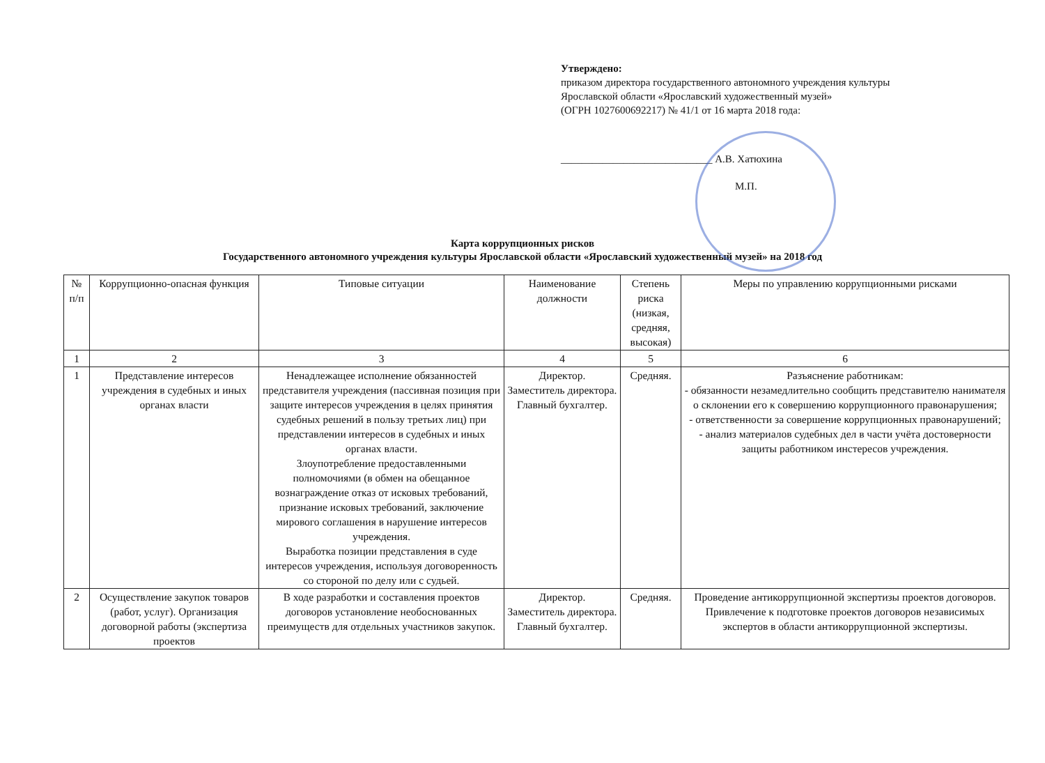Утверждено:
приказом директора государственного автономного учреждения культуры
Ярославской области «Ярославский художественный музей»
(ОГРН 1027600692217) № 41/1 от 16 марта 2018 года:
_____________________________ А.В. Хатюхина
М.П.
Карта коррупционных рисков
Государственного автономного учреждения культуры Ярославской области «Ярославский художественный музей» на 2018 год
| № п/п | Коррупционно-опасная функция | Типовые ситуации | Наименование должности | Степень риска (низкая, средняя, высокая) | Меры по управлению коррупционными рисками |
| --- | --- | --- | --- | --- | --- |
| 1 | 2 | 3 | 4 | 5 | 6 |
| 1 | Представление интересов учреждения в судебных и иных органах власти | Ненадлежащее исполнение обязанностей представителя учреждения (пассивная позиция при защите интересов учреждения в целях принятия судебных решений в пользу третьих лиц) при представлении интересов в судебных и иных органах власти. Злоупотребление предоставленными полномочиями (в обмен на обещанное вознаграждение отказ от исковых требований, признание исковых требований, заключение мирового соглашения в нарушение интересов учреждения. Выработка позиции представления в суде интересов учреждения, используя договоренность со стороной по делу или с судьей. | Директор. Заместитель директора. Главный бухгалтер. | Средняя. | Разъяснение работникам: - обязанности незамедлительно сообщить представителю нанимателя о склонении его к совершению коррупционного правонарушения; - ответственности за совершение коррупционных правонарушений; - анализ материалов судебных дел в части учёта достоверности защиты работником инстересов учреждения. |
| 2 | Осуществление закупок товаров (работ, услуг). Организация договорной работы (экспертиза проектов | В ходе разработки и составления проектов договоров установление необоснованных преимуществ для отдельных участников закупок. | Директор. Заместитель директора. Главный бухгалтер. | Средняя. | Проведение антикоррупционной экспертизы проектов договоров. Привлечение к подготовке проектов договоров независимых экспертов в области антикоррупционной экспертизы. |